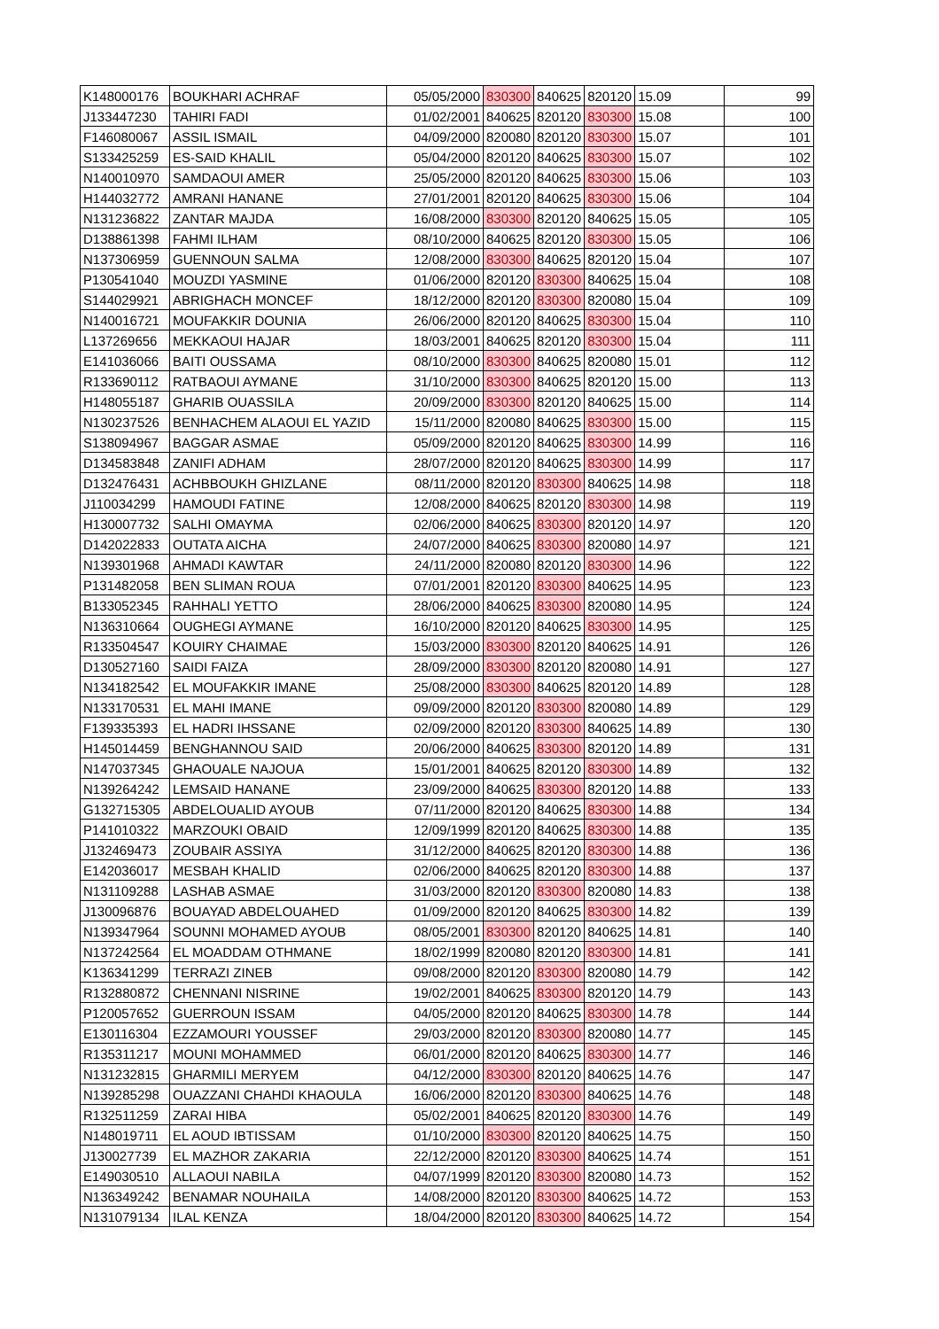| K148000176 | BOUKHARI ACHRAF | 05/05/2000 | 830300 | 840625 | 820120 | 15.09 | 99 |
| J133447230 | TAHIRI FADI | 01/02/2001 | 840625 | 820120 | 830300 | 15.08 | 100 |
| F146080067 | ASSIL ISMAIL | 04/09/2000 | 820080 | 820120 | 830300 | 15.07 | 101 |
| S133425259 | ES-SAID KHALIL | 05/04/2000 | 820120 | 840625 | 830300 | 15.07 | 102 |
| N140010970 | SAMDAOUI AMER | 25/05/2000 | 820120 | 840625 | 830300 | 15.06 | 103 |
| H144032772 | AMRANI HANANE | 27/01/2001 | 820120 | 840625 | 830300 | 15.06 | 104 |
| N131236822 | ZANTAR MAJDA | 16/08/2000 | 830300 | 820120 | 840625 | 15.05 | 105 |
| D138861398 | FAHMI ILHAM | 08/10/2000 | 840625 | 820120 | 830300 | 15.05 | 106 |
| N137306959 | GUENNOUN SALMA | 12/08/2000 | 830300 | 840625 | 820120 | 15.04 | 107 |
| P130541040 | MOUZDI YASMINE | 01/06/2000 | 820120 | 830300 | 840625 | 15.04 | 108 |
| S144029921 | ABRIGHACH MONCEF | 18/12/2000 | 820120 | 830300 | 820080 | 15.04 | 109 |
| N140016721 | MOUFAKKIR DOUNIA | 26/06/2000 | 820120 | 840625 | 830300 | 15.04 | 110 |
| L137269656 | MEKKAOUI HAJAR | 18/03/2001 | 840625 | 820120 | 830300 | 15.04 | 111 |
| E141036066 | BAITI OUSSAMA | 08/10/2000 | 830300 | 840625 | 820080 | 15.01 | 112 |
| R133690112 | RATBAOUI AYMANE | 31/10/2000 | 830300 | 840625 | 820120 | 15.00 | 113 |
| H148055187 | GHARIB OUASSILA | 20/09/2000 | 830300 | 820120 | 840625 | 15.00 | 114 |
| N130237526 | BENHACHEM ALAOUI EL YAZID | 15/11/2000 | 820080 | 840625 | 830300 | 15.00 | 115 |
| S138094967 | BAGGAR ASMAE | 05/09/2000 | 820120 | 840625 | 830300 | 14.99 | 116 |
| D134583848 | ZANIFI ADHAM | 28/07/2000 | 820120 | 840625 | 830300 | 14.99 | 117 |
| D132476431 | ACHBBOUKH GHIZLANE | 08/11/2000 | 820120 | 830300 | 840625 | 14.98 | 118 |
| J110034299 | HAMOUDI FATINE | 12/08/2000 | 840625 | 820120 | 830300 | 14.98 | 119 |
| H130007732 | SALHI OMAYMA | 02/06/2000 | 840625 | 830300 | 820120 | 14.97 | 120 |
| D142022833 | OUTATA AICHA | 24/07/2000 | 840625 | 830300 | 820080 | 14.97 | 121 |
| N139301968 | AHMADI KAWTAR | 24/11/2000 | 820080 | 820120 | 830300 | 14.96 | 122 |
| P131482058 | BEN SLIMAN ROUA | 07/01/2001 | 820120 | 830300 | 840625 | 14.95 | 123 |
| B133052345 | RAHHALI YETTO | 28/06/2000 | 840625 | 830300 | 820080 | 14.95 | 124 |
| N136310664 | OUGHEGI AYMANE | 16/10/2000 | 820120 | 840625 | 830300 | 14.95 | 125 |
| R133504547 | KOUIRY CHAIMAE | 15/03/2000 | 830300 | 820120 | 840625 | 14.91 | 126 |
| D130527160 | SAIDI FAIZA | 28/09/2000 | 830300 | 820120 | 820080 | 14.91 | 127 |
| N134182542 | EL MOUFAKKIR IMANE | 25/08/2000 | 830300 | 840625 | 820120 | 14.89 | 128 |
| N133170531 | EL MAHI IMANE | 09/09/2000 | 820120 | 830300 | 820080 | 14.89 | 129 |
| F139335393 | EL HADRI IHSSANE | 02/09/2000 | 820120 | 830300 | 840625 | 14.89 | 130 |
| H145014459 | BENGHANNOU SAID | 20/06/2000 | 840625 | 830300 | 820120 | 14.89 | 131 |
| N147037345 | GHAOUALE NAJOUA | 15/01/2001 | 840625 | 820120 | 830300 | 14.89 | 132 |
| N139264242 | LEMSAID HANANE | 23/09/2000 | 840625 | 830300 | 820120 | 14.88 | 133 |
| G132715305 | ABDELOUALID AYOUB | 07/11/2000 | 820120 | 840625 | 830300 | 14.88 | 134 |
| P141010322 | MARZOUKI OBAID | 12/09/1999 | 820120 | 840625 | 830300 | 14.88 | 135 |
| J132469473 | ZOUBAIR ASSIYA | 31/12/2000 | 840625 | 820120 | 830300 | 14.88 | 136 |
| E142036017 | MESBAH KHALID | 02/06/2000 | 840625 | 820120 | 830300 | 14.88 | 137 |
| N131109288 | LASHAB ASMAE | 31/03/2000 | 820120 | 830300 | 820080 | 14.83 | 138 |
| J130096876 | BOUAYAD ABDELOUAHED | 01/09/2000 | 820120 | 840625 | 830300 | 14.82 | 139 |
| N139347964 | SOUNNI MOHAMED AYOUB | 08/05/2001 | 830300 | 820120 | 840625 | 14.81 | 140 |
| N137242564 | EL MOADDAM OTHMANE | 18/02/1999 | 820080 | 820120 | 830300 | 14.81 | 141 |
| K136341299 | TERRAZI ZINEB | 09/08/2000 | 820120 | 830300 | 820080 | 14.79 | 142 |
| R132880872 | CHENNANI NISRINE | 19/02/2001 | 840625 | 830300 | 820120 | 14.79 | 143 |
| P120057652 | GUERROUN ISSAM | 04/05/2000 | 820120 | 840625 | 830300 | 14.78 | 144 |
| E130116304 | EZZAMOURI YOUSSEF | 29/03/2000 | 820120 | 830300 | 820080 | 14.77 | 145 |
| R135311217 | MOUNI MOHAMMED | 06/01/2000 | 820120 | 840625 | 830300 | 14.77 | 146 |
| N131232815 | GHARMILI MERYEM | 04/12/2000 | 830300 | 820120 | 840625 | 14.76 | 147 |
| N139285298 | OUAZZANI CHAHDI KHAOULA | 16/06/2000 | 820120 | 830300 | 840625 | 14.76 | 148 |
| R132511259 | ZARAI HIBA | 05/02/2001 | 840625 | 820120 | 830300 | 14.76 | 149 |
| N148019711 | EL AOUD IBTISSAM | 01/10/2000 | 830300 | 820120 | 840625 | 14.75 | 150 |
| J130027739 | EL MAZHOR ZAKARIA | 22/12/2000 | 820120 | 830300 | 840625 | 14.74 | 151 |
| E149030510 | ALLAOUI NABILA | 04/07/1999 | 820120 | 830300 | 820080 | 14.73 | 152 |
| N136349242 | BENAMAR NOUHAILA | 14/08/2000 | 820120 | 830300 | 840625 | 14.72 | 153 |
| N131079134 | ILAL KENZA | 18/04/2000 | 820120 | 830300 | 840625 | 14.72 | 154 |